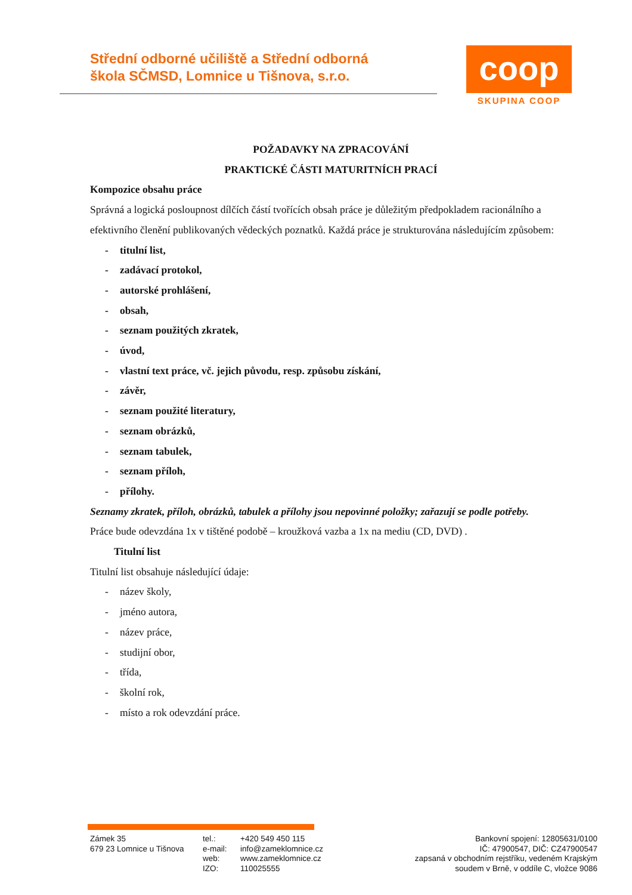Střední odborné učiliště a Střední odborná
škola SČMSD, Lomnice u Tišnova, s.r.o.
coop
SKUPINA COOP
POŽADAVKY NA ZPRACOVÁNÍ
PRAKTICKÉ ČÁSTI MATURITNÍCH PRACÍ
Kompozice obsahu práce
Správná a logická posloupnost dílčích částí tvořících obsah práce je důležitým předpokladem racionálního a efektivního členění publikovaných vědeckých poznatků. Každá práce je strukturována následujícím způsobem:
- titulní list,
- zadávací protokol,
- autorské prohlášení,
- obsah,
- seznam použitých zkratek,
- úvod,
- vlastní text práce, vč. jejich původu, resp. způsobu získání,
- závěr,
- seznam použité literatury,
- seznam obrázků,
- seznam tabulek,
- seznam příloh,
- přílohy.
Seznamy zkratek, příloh, obrázků, tabulek a přílohy jsou nepovinné položky; zařazují se podle potřeby.
Práce bude odevzdána 1x v tištěné podobě – kroužková vazba a 1x na mediu (CD, DVD) .
Titulní list
Titulní list obsahuje následující údaje:
- název školy,
- jméno autora,
- název práce,
- studijní obor,
- třída,
- školní rok,
- místo a rok odevzdání práce.
Zámek 35
679 23 Lomnice u Tišnova
tel.:
e-mail:
web:
IZO:
+420 549 450 115
info@zameklomnice.cz
www.zameklomnice.cz
110025555
Bankovní spojení: 12805631/0100
IČ: 47900547, DIČ: CZ47900547
zapsaná v obchodním rejstříku, vedeném Krajským
soudem v Brně, v oddíle C, vložce 9086